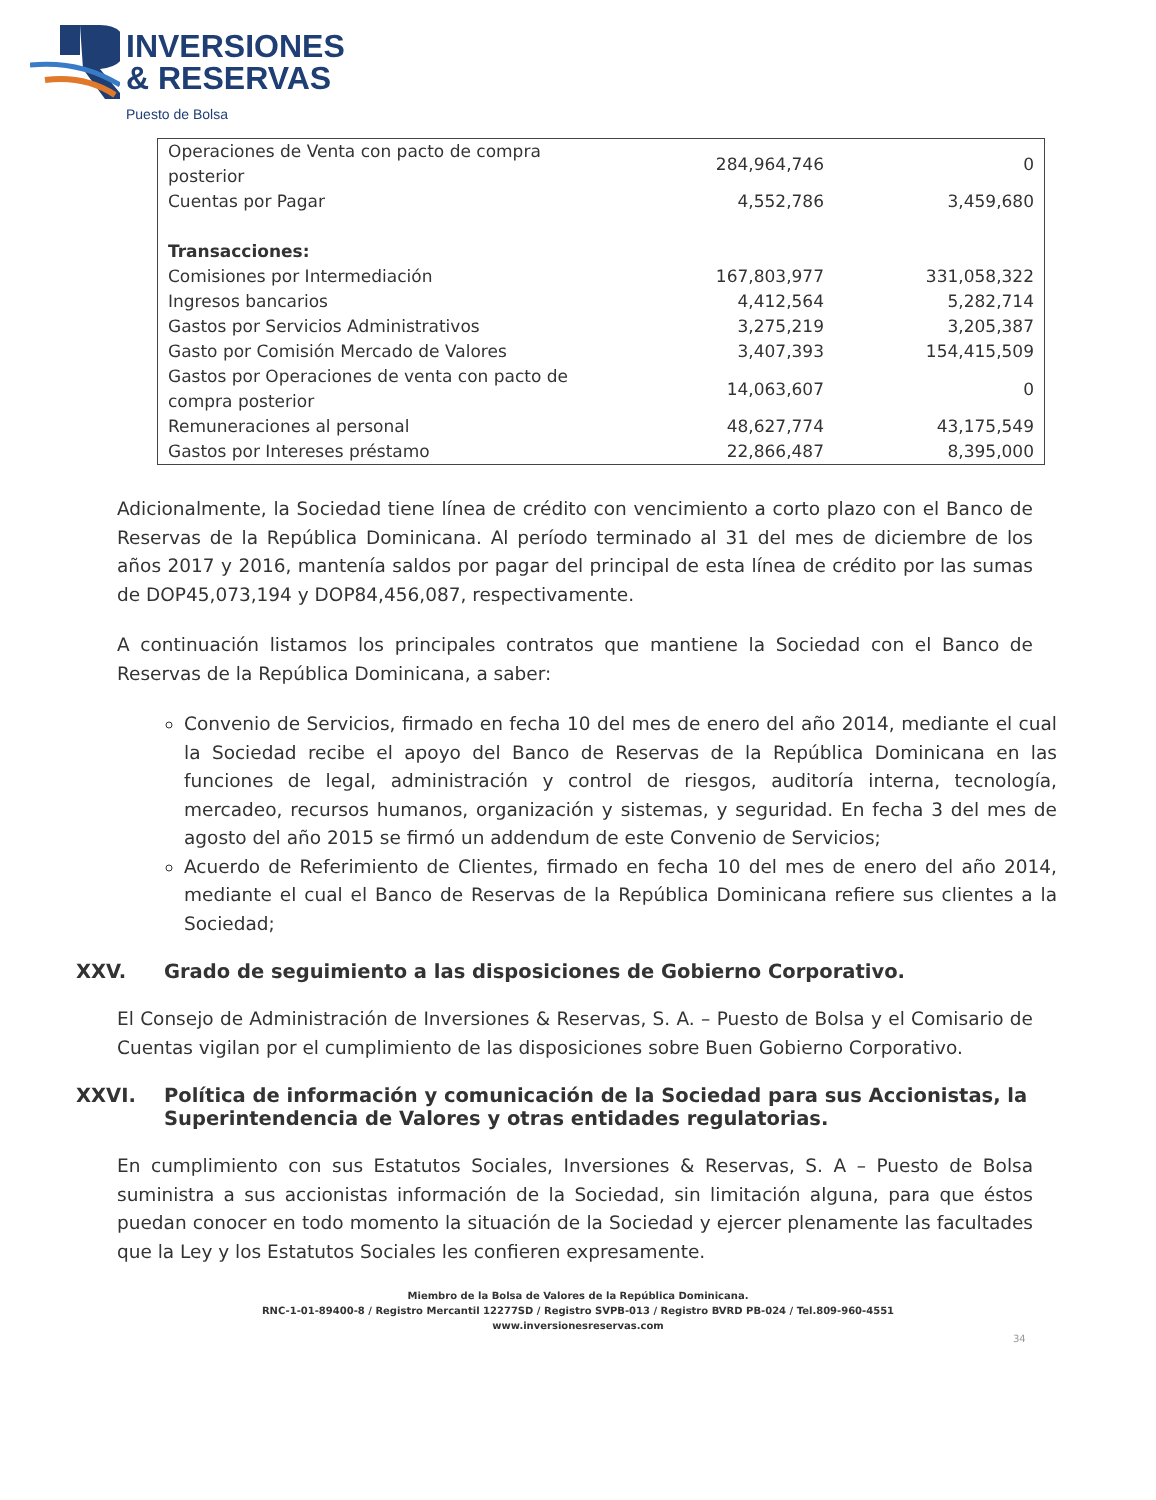INVERSIONES
& RESERVAS
Puesto de Bolsa
| Operaciones de Venta con pacto de compra posterior | 284,964,746 | 0 |
| Cuentas por Pagar | 4,552,786 | 3,459,680 |
| Transacciones: | | |
| Comisiones por Intermediación | 167,803,977 | 331,058,322 |
| Ingresos bancarios | 4,412,564 | 5,282,714 |
| Gastos por Servicios Administrativos | 3,275,219 | 3,205,387 |
| Gasto por Comisión Mercado de Valores | 3,407,393 | 154,415,509 |
| Gastos por Operaciones de venta con pacto de compra posterior | 14,063,607 | 0 |
| Remuneraciones al personal | 48,627,774 | 43,175,549 |
| Gastos por Intereses préstamo | 22,866,487 | 8,395,000 |
Adicionalmente, la Sociedad tiene línea de crédito con vencimiento a corto plazo con el Banco de Reservas de la República Dominicana. Al período terminado al 31 del mes de diciembre de los años 2017 y 2016, mantenía saldos por pagar del principal de esta línea de crédito por las sumas de DOP45,073,194 y DOP84,456,087, respectivamente.
A continuación listamos los principales contratos que mantiene la Sociedad con el Banco de Reservas de la República Dominicana, a saber:
Convenio de Servicios, firmado en fecha 10 del mes de enero del año 2014, mediante el cual la Sociedad recibe el apoyo del Banco de Reservas de la República Dominicana en las funciones de legal, administración y control de riesgos, auditoría interna, tecnología, mercadeo, recursos humanos, organización y sistemas, y seguridad. En fecha 3 del mes de agosto del año 2015 se firmó un addendum de este Convenio de Servicios;
Acuerdo de Referimiento de Clientes, firmado en fecha 10 del mes de enero del año 2014, mediante el cual el Banco de Reservas de la República Dominicana refiere sus clientes a la Sociedad;
XXV. Grado de seguimiento a las disposiciones de Gobierno Corporativo.
El Consejo de Administración de Inversiones & Reservas, S. A. – Puesto de Bolsa y el Comisario de Cuentas vigilan por el cumplimiento de las disposiciones sobre Buen Gobierno Corporativo.
XXVI. Política de información y comunicación de la Sociedad para sus Accionistas, la Superintendencia de Valores y otras entidades regulatorias.
En cumplimiento con sus Estatutos Sociales, Inversiones & Reservas, S. A – Puesto de Bolsa suministra a sus accionistas información de la Sociedad, sin limitación alguna, para que éstos puedan conocer en todo momento la situación de la Sociedad y ejercer plenamente las facultades que la Ley y los Estatutos Sociales les confieren expresamente.
Miembro de la Bolsa de Valores de la República Dominicana.
RNC-1-01-89400-8 / Registro Mercantil 12277SD / Registro SVPB-013 / Registro BVRD PB-024 / Tel.809-960-4551
www.inversionesreservas.com
34